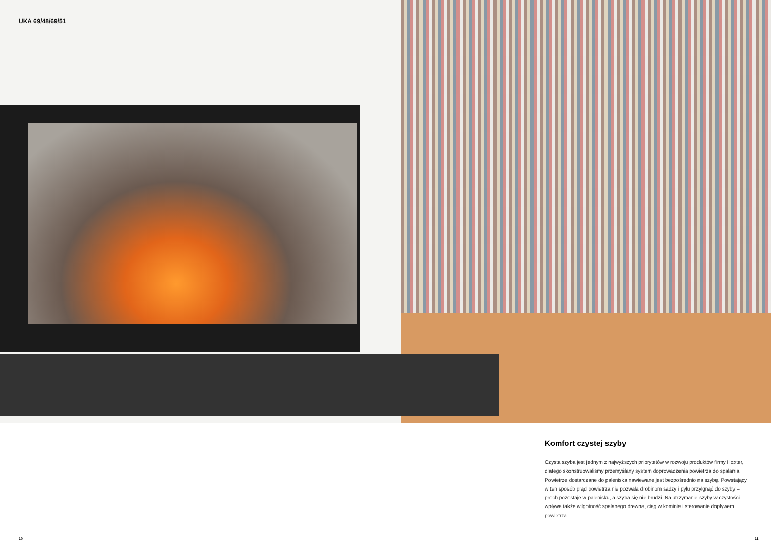UKA 69/48/69/51
Komfort czystej szyby
Czysta szyba jest jednym z najwyższych priorytetów w rozwoju produktów firmy Hoxter, dlatego skonstruowaliśmy przemyślany system doprowadzenia powietrza do spalania. Powietrze dostarczane do paleniska nawiewane jest bezpośrednio na szybę. Powstający w ten sposób prąd powietrza nie pozwala drobinom sadzy i pyłu przylgnąć do szyby – proch pozostaje w palenisku, a szyba się nie brudzi. Na utrzymanie szyby w czystości wpływa także wilgotność spalanego drewna, ciąg w kominie i sterowanie dopływem powietrza.
10 11